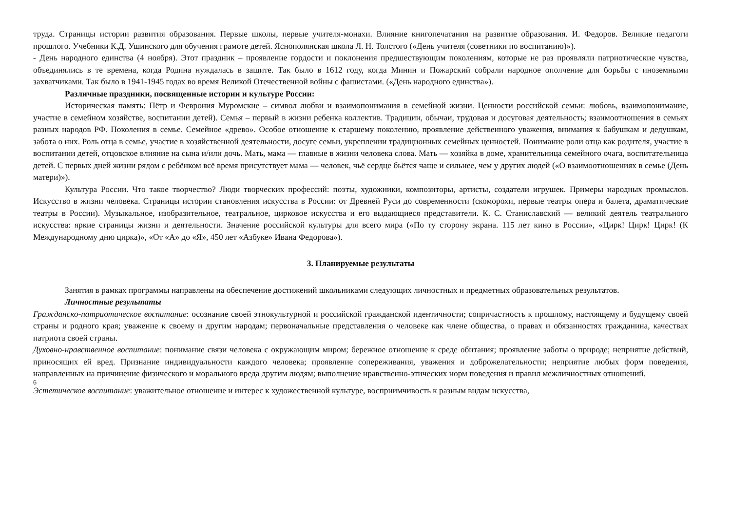труда. Страницы истории развития образования. Первые школы, первые учителя-монахи. Влияние книгопечатания на развитие образования. И. Федоров. Великие педагоги прошлого. Учебники К.Д. Ушинского для обучения грамоте детей. Яснополянская школа Л. Н. Толстого («День учителя (советники по воспитанию)»).
- День народного единства (4 ноября). Этот праздник – проявление гордости и поклонения предшествующим поколениям, которые не раз проявляли патриотические чувства, объединялись в те времена, когда Родина нуждалась в защите. Так было в 1612 году, когда Минин и Пожарский собрали народное ополчение для борьбы с иноземными захватчиками. Так было в 1941-1945 годах во время Великой Отечественной войны с фашистами. («День народного единства»).
Различные праздники, посвященные истории и культуре России:
Историческая память: Пётр и Феврония Муромские – символ любви и взаимопонимания в семейной жизни. Ценности российской семьи: любовь, взаимопонимание, участие в семейном хозяйстве, воспитании детей). Семья – первый в жизни ребенка коллектив. Традиции, обычаи, трудовая и досуговая деятельность; взаимоотношения в семьях разных народов РФ. Поколения в семье. Семейное «древо». Особое отношение к старшему поколению, проявление действенного уважения, внимания к бабушкам и дедушкам, забота о них. Роль отца в семье, участие в хозяйственной деятельности, досуге семьи, укреплении традиционных семейных ценностей. Понимание роли отца как родителя, участие в воспитании детей, отцовское влияние на сына и/или дочь. Мать, мама — главные в жизни человека слова. Мать — хозяйка в доме, хранительница семейного очага, воспитательница детей. С первых дней жизни рядом с ребёнком всё время присутствует мама — человек, чьё сердце бьётся чаще и сильнее, чем у других людей («О взаимоотношениях в семье (День матери)»).
Культура России. Что такое творчество? Люди творческих профессий: поэты, художники, композиторы, артисты, создатели игрушек. Примеры народных промыслов. Искусство в жизни человека. Страницы истории становления искусства в России: от Древней Руси до современности (скоморохи, первые театры опера и балета, драматические театры в России). Музыкальное, изобразительное, театральное, цирковое искусства и его выдающиеся представители. К. С. Станиславский — великий деятель театрального искусства: яркие страницы жизни и деятельности. Значение российской культуры для всего мира («По ту сторону экрана. 115 лет кино в России», «Цирк! Цирк! Цирк! (К Международному дню цирка)», «От «А» до «Я», 450 лет «Азбуке» Ивана Федорова»).
3. Планируемые результаты
Занятия в рамках программы направлены на обеспечение достижений школьниками следующих личностных и предметных образовательных результатов.
Личностные результаты
Гражданско-патриотическое воспитание: осознание своей этнокультурной и российской гражданской идентичности; сопричастность к прошлому, настоящему и будущему своей страны и родного края; уважение к своему и другим народам; первоначальные представления о человеке как члене общества, о правах и обязанностях гражданина, качествах патриота своей страны.
Духовно-нравственное воспитание: понимание связи человека с окружающим миром; бережное отношение к среде обитания; проявление заботы о природе; неприятие действий, приносящих ей вред. Признание индивидуальности каждого человека; проявление сопереживания, уважения и доброжелательности; неприятие любых форм поведения, направленных на причинение физического и морального вреда другим людям; выполнение нравственно-этических норм поведения и правил межличностных отношений.
6
Эстетическое воспитание: уважительное отношение и интерес к художественной культуре, восприимчивость к разным видам искусства,